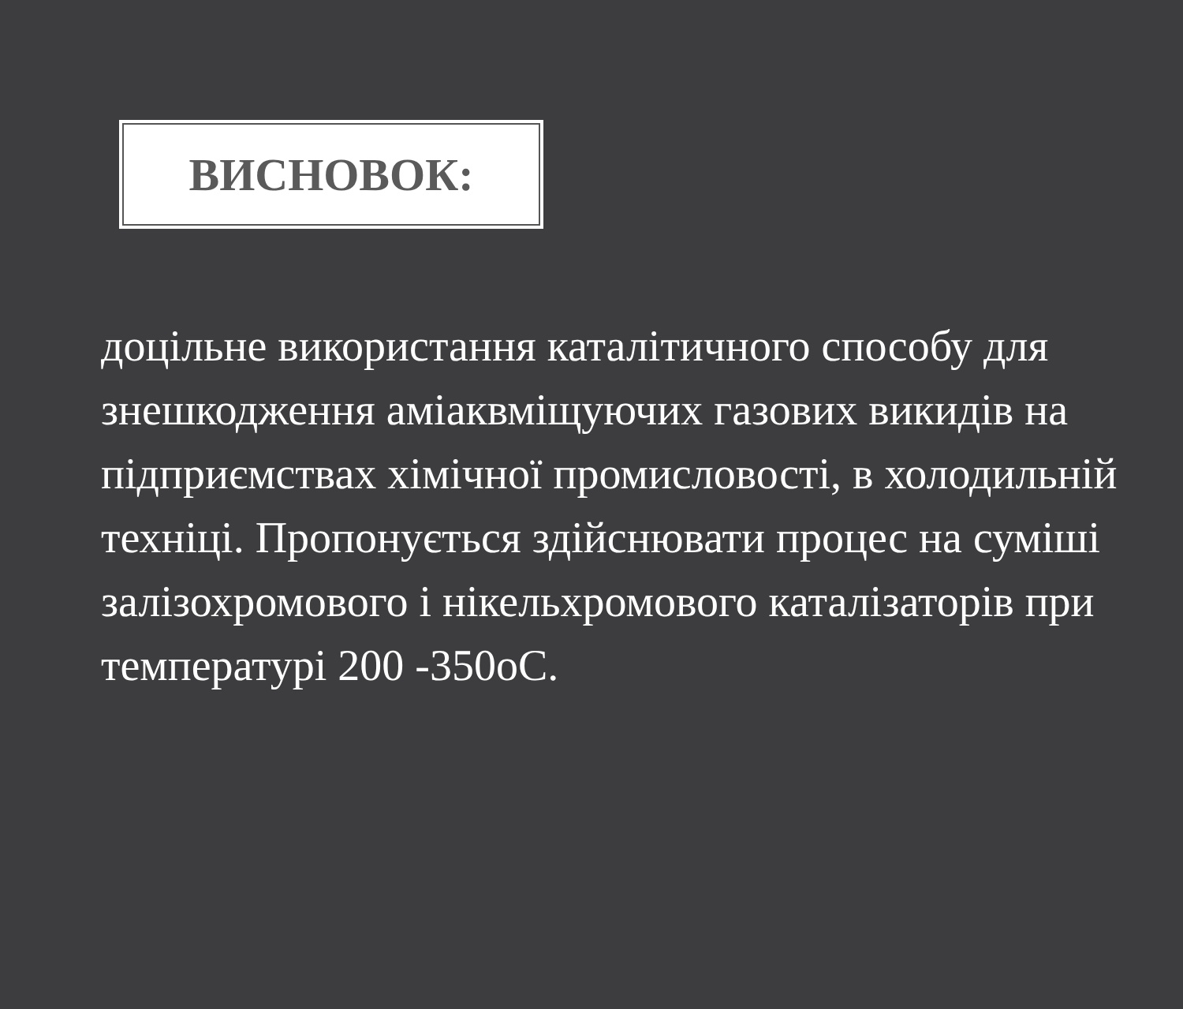ВИСНОВОК:
доцільне використання каталітичного способу для знешкодження аміаквміщуючих газових викидів на підприємствах хімічної промисловості, в холодильній техніці. Пропонується здійснювати процес на суміші залізохромового і нікельхромового каталізаторів при температурі 200 -350оС.